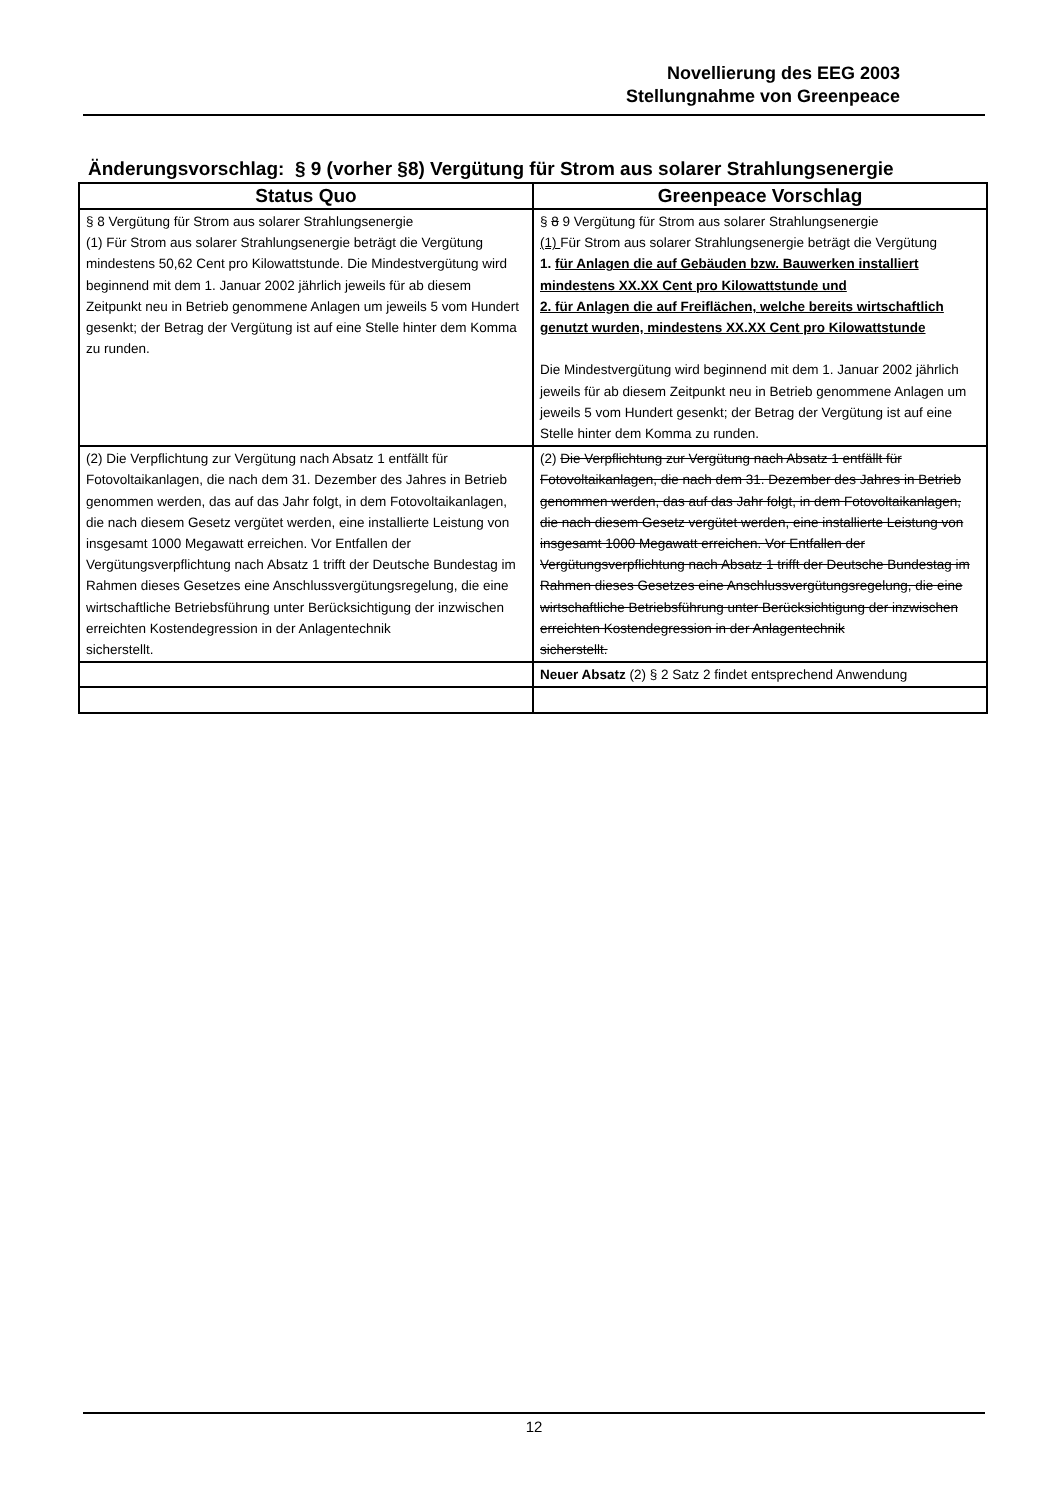Novellierung des EEG 2003
Stellungnahme von Greenpeace
Änderungsvorschlag: § 9 (vorher §8) Vergütung für Strom aus solarer Strahlungsenergie
| Status Quo | Greenpeace Vorschlag |
| --- | --- |
| § 8 Vergütung für Strom aus solarer Strahlungsenergie (1) Für Strom aus solarer Strahlungsenergie beträgt die Vergütung mindestens 50,62 Cent pro Kilowattstunde. Die Mindestvergütung wird beginnend mit dem 1. Januar 2002 jährlich jeweils für ab diesem Zeitpunkt neu in Betrieb genommene Anlagen um jeweils 5 vom Hundert gesenkt; der Betrag der Vergütung ist auf eine Stelle hinter dem Komma zu runden. | § 8 9 Vergütung für Strom aus solarer Strahlungsenergie (1) Für Strom aus solarer Strahlungsenergie beträgt die Vergütung 1. für Anlagen die auf Gebäuden bzw. Bauwerken installiert mindestens XX.XX Cent pro Kilowattstunde und 2. für Anlagen die auf Freiflächen, welche bereits wirtschaftlich genutzt wurden, mindestens XX.XX Cent pro Kilowattstunde Die Mindestvergütung wird beginnend mit dem 1. Januar 2002 jährlich jeweils für ab diesem Zeitpunkt neu in Betrieb genommene Anlagen um jeweils 5 vom Hundert gesenkt; der Betrag der Vergütung ist auf eine Stelle hinter dem Komma zu runden. |
| (2) Die Verpflichtung zur Vergütung nach Absatz 1 entfällt für Fotovoltaikanlagen, die nach dem 31. Dezember des Jahres in Betrieb genommen werden, das auf das Jahr folgt, in dem Fotovoltaikanlagen, die nach diesem Gesetz vergütet werden, eine installierte Leistung von insgesamt 1000 Megawatt erreichen. Vor Entfallen der Vergütungsverpflichtung nach Absatz 1 trifft der Deutsche Bundestag im Rahmen dieses Gesetzes eine Anschlussvergütungsregelung, die eine wirtschaftliche Betriebsführung unter Berücksichtigung der inzwischen erreichten Kostendegression in der Anlagentechnik sicherstellt. | (2) Die Verpflichtung zur Vergütung nach Absatz 1 entfällt für Fotovoltaikanlagen, die nach dem 31. Dezember des Jahres in Betrieb genommen werden, das auf das Jahr folgt, in dem Fotovoltaikanlagen, die nach diesem Gesetz vergütet werden, eine installierte Leistung von insgesamt 1000 Megawatt erreichen. Vor Entfallen der Vergütungsverpflichtung nach Absatz 1 trifft der Deutsche Bundestag im Rahmen dieses Gesetzes eine Anschlussvergütungsregelung, die eine wirtschaftliche Betriebsführung unter Berücksichtigung der inzwischen erreichten Kostendegression in der Anlagentechnik sicherstellt. |
| | Neuer Absatz (2) § 2 Satz 2 findet entsprechend Anwendung |
12